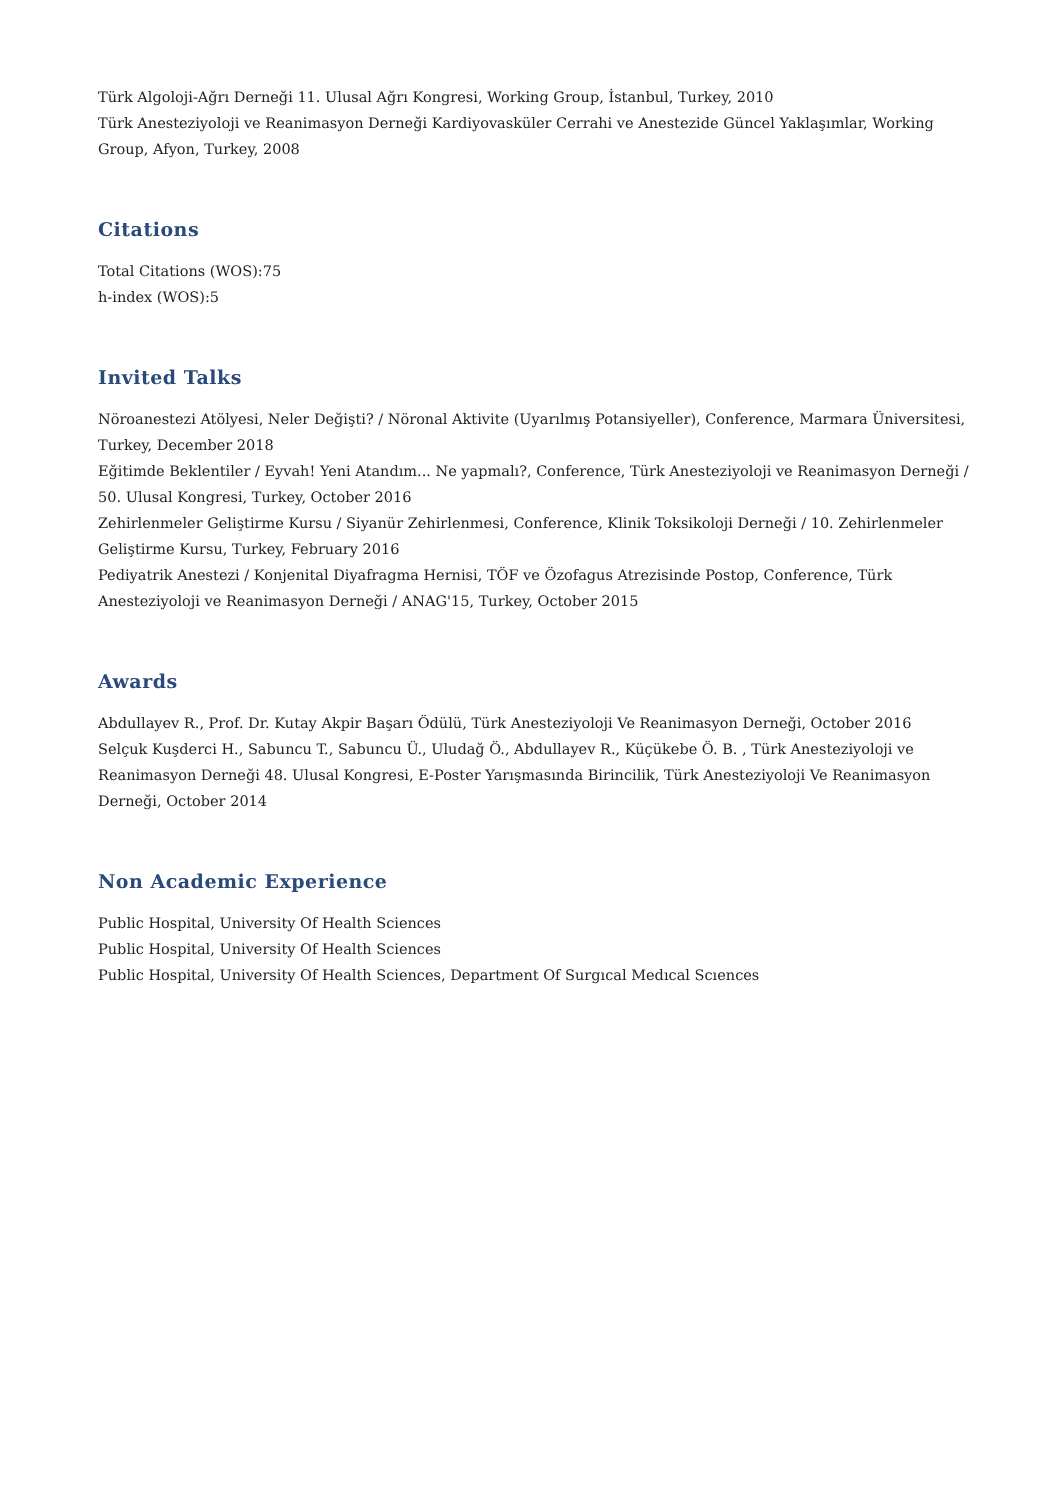Türk Algoloji-Ağrı Derneği 11. Ulusal Ağrı Kongresi, Working Group, İstanbul, Turkey, 2010
Türk Anesteziyoloji ve Reanimasyon Derneği Kardiyovasküler Cerrahi ve Anestezide Güncel Yaklaşımlar, Working Group, Afyon, Turkey, 2008
Citations
Total Citations (WOS):75
h-index (WOS):5
Invited Talks
Nöroanestezi Atölyesi, Neler Değişti? / Nöronal Aktivite (Uyarılmış Potansiyeller), Conference, Marmara Üniversitesi, Turkey, December 2018
Eğitimde Beklentiler / Eyvah! Yeni Atandım... Ne yapmalı?, Conference, Türk Anesteziyoloji ve Reanimasyon Derneği / 50. Ulusal Kongresi, Turkey, October 2016
Zehirlenmeler Geliştirme Kursu / Siyanür Zehirlenmesi, Conference, Klinik Toksikoloji Derneği / 10. Zehirlenmeler Geliştirme Kursu, Turkey, February 2016
Pediyatrik Anestezi / Konjenital Diyafragma Hernisi, TÖF ve Özofagus Atrezisinde Postop, Conference, Türk Anesteziyoloji ve Reanimasyon Derneği / ANAG'15, Turkey, October 2015
Awards
Abdullayev R., Prof. Dr. Kutay Akpir Başarı Ödülü, Türk Anesteziyoloji Ve Reanimasyon Derneği, October 2016
Selçuk Kuşderci H., Sabuncu T., Sabuncu Ü., Uludağ Ö., Abdullayev R., Küçükebe Ö. B. , Türk Anesteziyoloji ve Reanimasyon Derneği 48. Ulusal Kongresi, E-Poster Yarışmasında Birincilik, Türk Anesteziyoloji Ve Reanimasyon Derneği, October 2014
Non Academic Experience
Public Hospital, University Of Health Sciences
Public Hospital, University Of Health Sciences
Public Hospital, University Of Health Sciences, Department Of Surgıcal Medıcal Scıences